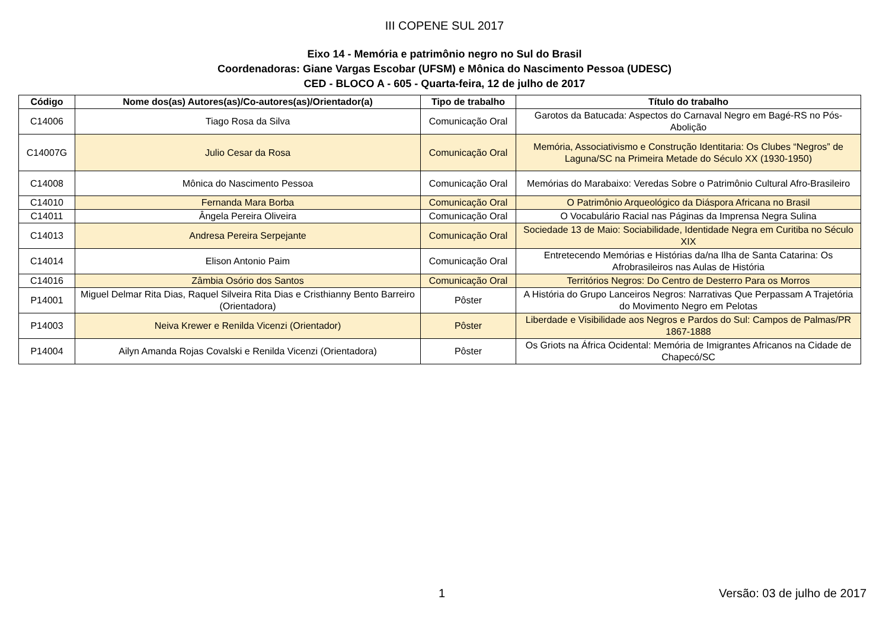III COPENE SUL 2017
Eixo 14 - Memória e patrimônio negro no Sul do Brasil
Coordenadoras: Giane Vargas Escobar (UFSM) e Mônica do Nascimento Pessoa (UDESC)
CED - BLOCO A - 605 - Quarta-feira, 12 de julho de 2017
| Código | Nome dos(as) Autores(as)/Co-autores(as)/Orientador(a) | Tipo de trabalho | Título do trabalho |
| --- | --- | --- | --- |
| C14006 | Tiago Rosa da Silva | Comunicação Oral | Garotos da Batucada: Aspectos do Carnaval Negro em Bagé-RS no Pós-Abolição |
| C14007G | Julio Cesar da Rosa | Comunicação Oral | Memória, Associativismo e Construção Identitaria: Os Clubes “Negros” de Laguna/SC na Primeira Metade do Século XX (1930-1950) |
| C14008 | Mônica do Nascimento Pessoa | Comunicação Oral | Memórias do Marabaixo: Veredas Sobre o Patrimônio Cultural Afro-Brasileiro |
| C14010 | Fernanda Mara Borba | Comunicação Oral | O Patrimônio Arqueológico da Diáspora Africana no Brasil |
| C14011 | Ângela Pereira Oliveira | Comunicação Oral | O Vocabulário Racial nas Páginas da Imprensa Negra Sulina |
| C14013 | Andresa Pereira Serpejante | Comunicação Oral | Sociedade 13 de Maio: Sociabilidade, Identidade Negra em Curitiba no Século XIX |
| C14014 | Elison Antonio Paim | Comunicação Oral | Entretecendo Memórias e Histórias da/na Ilha de Santa Catarina: Os Afrobrasileiros nas Aulas de História |
| C14016 | Zâmbia Osório dos Santos | Comunicação Oral | Territórios Negros: Do Centro de Desterro Para os Morros |
| P14001 | Miguel Delmar Rita Dias, Raquel Silveira Rita Dias e Cristhianny Bento Barreiro (Orientadora) | Pôster | A História do Grupo Lanceiros Negros: Narrativas Que Perpassam A Trajetória do Movimento Negro em Pelotas |
| P14003 | Neiva Krewer e Renilda Vicenzi (Orientador) | Pôster | Liberdade e Visibilidade aos Negros e Pardos do Sul: Campos de Palmas/PR 1867-1888 |
| P14004 | Ailyn Amanda Rojas Covalski e Renilda Vicenzi (Orientadora) | Pôster | Os Griots na África Ocidental: Memória de Imigrantes Africanos na Cidade de Chapecó/SC |
1 Versão: 03 de julho de 2017